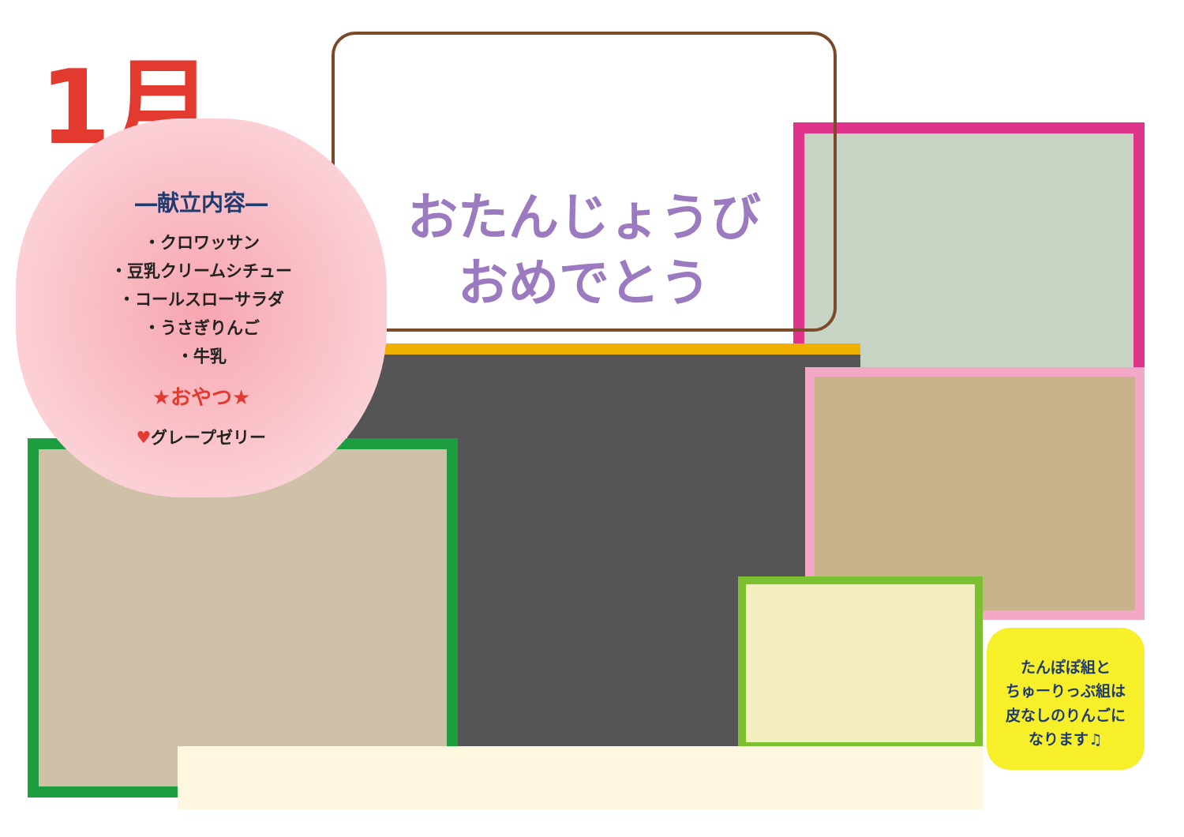1月
おたんじょうび
おめでとう
―献立内容―
・クロワッサン
・豆乳クリームシチュー
・コールスローサラダ
・うさぎりんご
・牛乳
★おやつ★
♥グレープゼリー
たんぽぽ組と
ちゅーりっぷ組は
皮なしのりんごに
なります♫